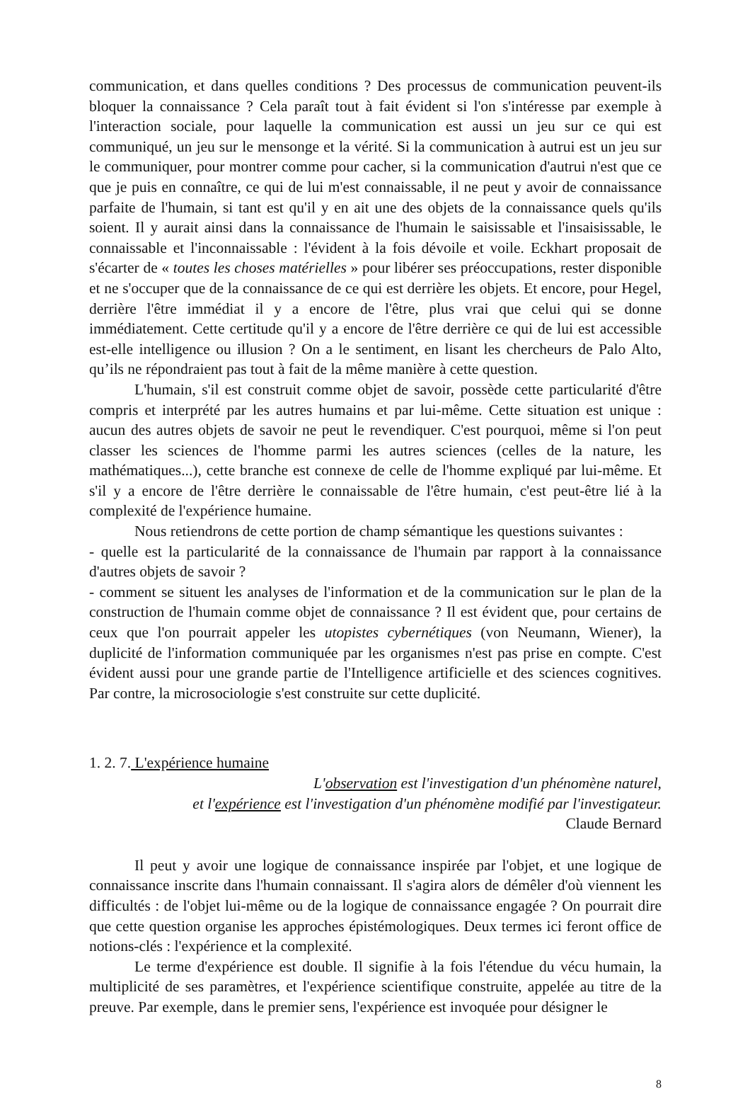communication, et dans quelles conditions ? Des processus de communication peuvent-ils bloquer la connaissance ? Cela paraît tout à fait évident si l'on s'intéresse par exemple à l'interaction sociale, pour laquelle la communication est aussi un jeu sur ce qui est communiqué, un jeu sur le mensonge et la vérité. Si la communication à autrui est un jeu sur le communiquer, pour montrer comme pour cacher, si la communication d'autrui n'est que ce que je puis en connaître, ce qui de lui m'est connaissable, il ne peut y avoir de connaissance parfaite de l'humain, si tant est qu'il y en ait une des objets de la connaissance quels qu'ils soient. Il y aurait ainsi dans la connaissance de l'humain le saisissable et l'insaisissable, le connaissable et l'inconnaissable : l'évident à la fois dévoile et voile. Eckhart proposait de s'écarter de « toutes les choses matérielles » pour libérer ses préoccupations, rester disponible et ne s'occuper que de la connaissance de ce qui est derrière les objets. Et encore, pour Hegel, derrière l'être immédiat il y a encore de l'être, plus vrai que celui qui se donne immédiatement. Cette certitude qu'il y a encore de l'être derrière ce qui de lui est accessible est-elle intelligence ou illusion ? On a le sentiment, en lisant les chercheurs de Palo Alto, qu’ils ne répondraient pas tout à fait de la même manière à cette question.
L'humain, s'il est construit comme objet de savoir, possède cette particularité d'être compris et interprété par les autres humains et par lui-même. Cette situation est unique : aucun des autres objets de savoir ne peut le revendiquer. C'est pourquoi, même si l'on peut classer les sciences de l'homme parmi les autres sciences (celles de la nature, les mathématiques...), cette branche est connexe de celle de l'homme expliqué par lui-même. Et s'il y a encore de l'être derrière le connaissable de l'être humain, c'est peut-être lié à la complexité de l'expérience humaine.
Nous retiendrons de cette portion de champ sémantique les questions suivantes :
- quelle est la particularité de la connaissance de l'humain par rapport à la connaissance d'autres objets de savoir ?
- comment se situent les analyses de l'information et de la communication sur le plan de la construction de l'humain comme objet de connaissance ? Il est évident que, pour certains de ceux que l'on pourrait appeler les utopistes cybernétiques (von Neumann, Wiener), la duplicité de l'information communiquée par les organismes n'est pas prise en compte. C'est évident aussi pour une grande partie de l'Intelligence artificielle et des sciences cognitives. Par contre, la microsociologie s'est construite sur cette duplicité.
1. 2. 7. L'expérience humaine
L'observation est l'investigation d'un phénomène naturel,
et l'expérience est l'investigation d'un phénomène modifié par l'investigateur.
Claude Bernard
Il peut y avoir une logique de connaissance inspirée par l'objet, et une logique de connaissance inscrite dans l'humain connaissant. Il s'agira alors de démêler d'où viennent les difficultés : de l'objet lui-même ou de la logique de connaissance engagée ? On pourrait dire que cette question organise les approches épistémologiques. Deux termes ici feront office de notions-clés : l'expérience et la complexité.
Le terme d'expérience est double. Il signifie à la fois l'étendue du vécu humain, la multiplicité de ses paramètres, et l'expérience scientifique construite, appelée au titre de la preuve. Par exemple, dans le premier sens, l'expérience est invoquée pour désigner le
8